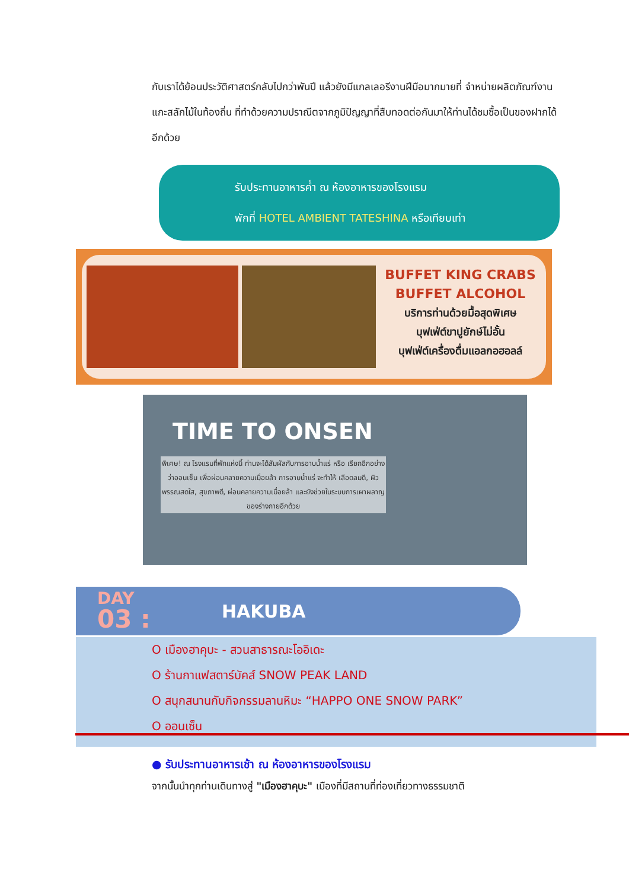กับเราได้ย้อนประวัติศาสตร์กลับไปกว่าพันปี แล้วยังมีแกลเลอรีงานฝีมือมากมายที่ จำหน่ายผลิตภัณฑ์งานแกะสลักไม้ในท้องถิ่น ที่ทำด้วยความปราณีตจากภูมิปัญญาที่สืบทอดต่อกันมาให้ท่านได้ชมซื้อเป็นของฝากได้อีกด้วย
รับประทานอาหารค่ำ ณ ห้องอาหารของโรงแรม
พักที่ HOTEL AMBIENT TATESHINA หรือเทียบเท่า
BUFFET KING CRABS
BUFFET ALCOHOL
บริการท่านด้วยมื้อสุดพิเศษ
บุฟเฟ่ต์ขาปูยักษ์ไม่อั้น
บุฟเฟ่ต์เครื่องดื่มแอลกอฮอลล์
TIME TO ONSEN
พิเศษ! ณ โรงแรมที่พักแห่งนี้ ท่านจะได้สัมผัสกับการอาบน้ำแร่ หรือ เรียกอีกอย่างว่าออนเซ็น เพื่อผ่อนคลายความเมื่อยล้า การอาบน้ำแร่ จะทำให้ เลือดลมดี, ผิวพรรณสดใส, สุขภาพดี, ผ่อนคลายความเมื่อยล้า และยังช่วยในระบบการเผาผลาญของร่างกายอีกด้วย
DAY
03 :
HAKUBA
O เมืองฮาคุบะ - สวนสาธารณะโออิเดะ
O ร้านกาแฟสตาร์บัคส์ SNOW PEAK LAND
O สนุกสนานกับกิจกรรมลานหิมะ “HAPPO ONE SNOW PARK”
O ออนเซ็น
● รับประทานอาหารเช้า ณ ห้องอาหารของโรงแรม
จากนั้นนำทุกท่านเดินทางสู่ "เมืองฮาคุบะ" เมืองที่มีสถานที่ท่องเที่ยวทางธรรมชาติ